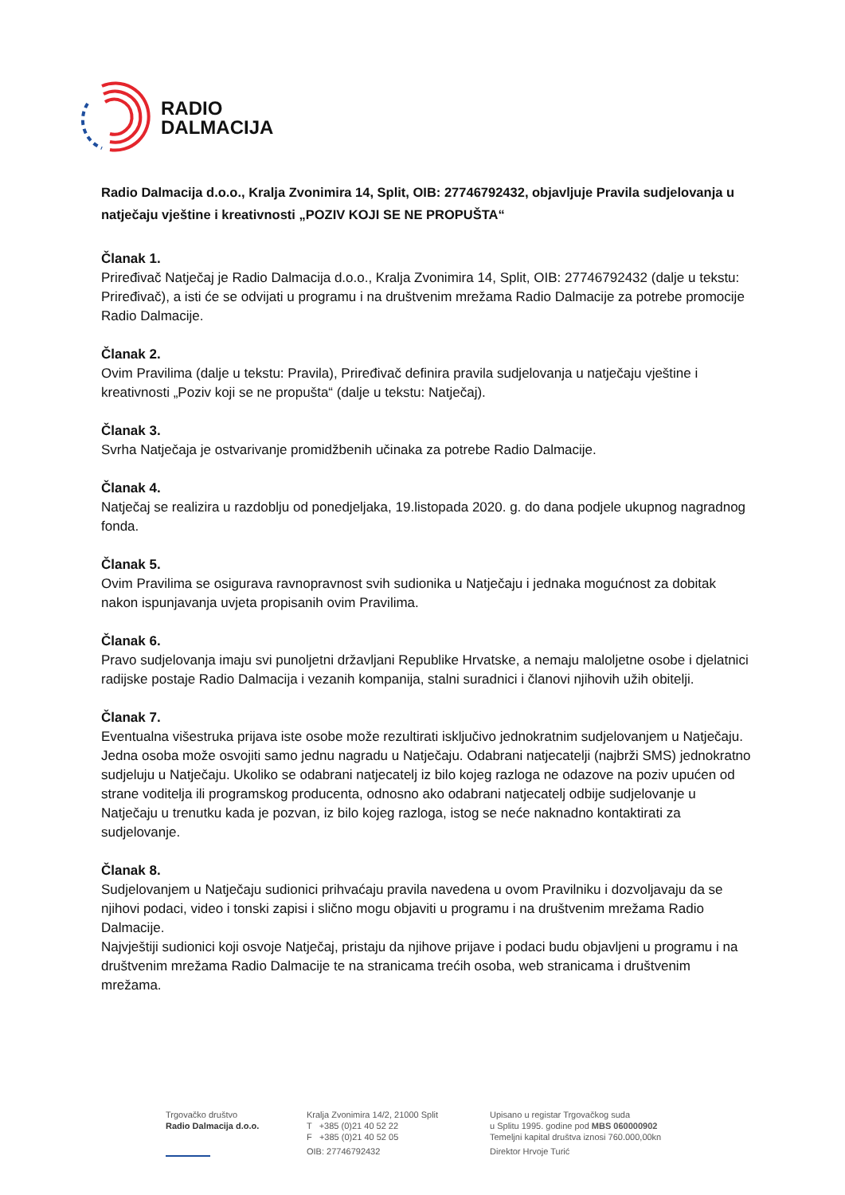RADIO
DALMACIJA
Radio Dalmacija d.o.o., Kralja Zvonimira 14, Split, OIB: 27746792432, objavljuje Pravila sudjelovanja u natječaju vještine i kreativnosti „POZIV KOJI SE NE PROPUŠTA“
Članak 1.
Priređivač Natječaj je Radio Dalmacija d.o.o., Kralja Zvonimira 14, Split, OIB: 27746792432 (dalje u tekstu: Priređivač), a isti će se odvijati u programu i na društvenim mrežama Radio Dalmacije za potrebe promocije Radio Dalmacije.
Članak 2.
Ovim Pravilima (dalje u tekstu: Pravila), Priređivač definira pravila sudjelovanja u natječaju vještine i kreativnosti „Poziv koji se ne propušta“ (dalje u tekstu: Natječaj).
Članak 3.
Svrha Natječaja je ostvarivanje promidžbenih učinaka za potrebe Radio Dalmacije.
Članak 4.
Natječaj se realizira u razdoblju od ponedjeljaka, 19.listopada 2020. g. do dana podjele ukupnog nagradnog fonda.
Članak 5.
Ovim Pravilima se osigurava ravnopravnost svih sudionika u Natječaju i jednaka mogućnost za dobitak nakon ispunjavanja uvjeta propisanih ovim Pravilima.
Članak 6.
Pravo sudjelovanja imaju svi punoljetni državljani Republike Hrvatske, a nemaju maloljetne osobe i djelatnici radijske postaje Radio Dalmacija i vezanih kompanija, stalni suradnici i članovi njihovih užih obitelji.
Članak 7.
Eventualna višestruka prijava iste osobe može rezultirati isključivo jednokratnim sudjelovanjem u Natječaju. Jedna osoba može osvojiti samo jednu nagradu u Natječaju. Odabrani natjecatelji (najbrži SMS) jednokratno sudjeluju u Natječaju. Ukoliko se odabrani natjecatelj iz bilo kojeg razloga ne odazove na poziv upućen od strane voditelja ili programskog producenta, odnosno ako odabrani natjecatelj odbije sudjelovanje u Natječaju u trenutku kada je pozvan, iz bilo kojeg razloga, istog se neće naknadno kontaktirati za sudjelovanje.
Članak 8.
Sudjelovanjem u Natječaju sudionici prihvaćaju pravila navedena u ovom Pravilniku i dozvoljavaju da se njihovi podaci, video i tonski zapisi i slično mogu objaviti u programu i na društvenim mrežama Radio Dalmacije.
Najvještiji sudionici koji osvoje Natječaj, pristaju da njihove prijave i podaci budu objavljeni u programu i na društvenim mrežama Radio Dalmacije te na stranicama trećih osoba, web stranicama i društvenim mrežama.
Trgovačko društvo
Radio Dalmacija d.o.o.
Kralja Zvonimira 14/2, 21000 Split
T +385 (0)21 40 52 22
F +385 (0)21 40 52 05
OIB: 27746792432
Upisano u registar Trgovačkog suda
u Splitu 1995. godine pod MBS 060000902
Temeljni kapital društva iznosi 760.000,00kn
Direktor Hrvoje Turić